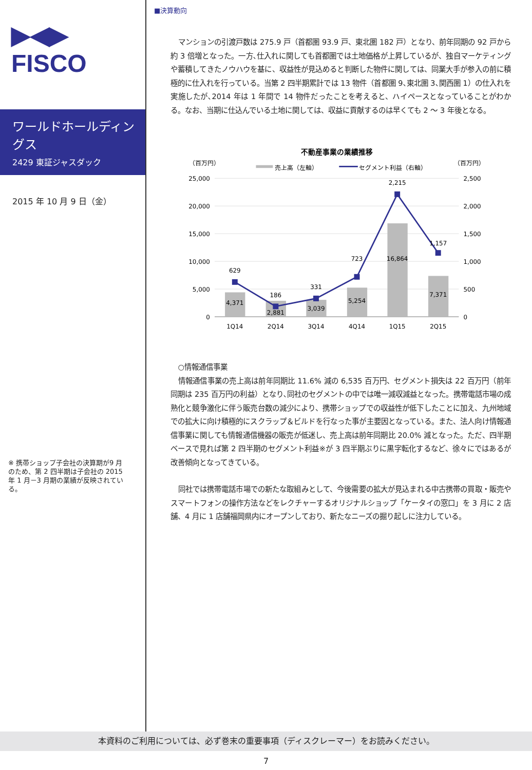▶◀▶
FISCO
ワールドホールディングス
2429 東証ジャスダック
2015 年 10 月 9 日（金）
※ 携帯ショップ子会社の決算期が9 月のため、第 2 四半期は子会社の 2015 年 1 月－3 月期の業績が反映されている。
■決算動向
マンションの引渡戸数は 275.9 戸（首都圏 93.9 戸、東北圏 182 戸）となり、前年同期の 92 戸から約 3 倍増となった。一方､仕入れに関しても首都圏では土地価格が上昇しているが、独自マーケティングや蓄積してきたノウハウを基に、収益性が見込めると判断した物件に関しては、同業大手が参入の前に積極的に仕入れを行っている。当第 2 四半期累計では 13 物件（首都圏 9､東北圏 3､関西圏 1）の仕入れを実施したが､2014 年は 1 年間で 14 物件だったことを考えると、ハイペースとなっていることがわかる。なお、当期に仕込んでいる土地に関しては、収益に貢献するのは早くても 2 ～ 3 年後となる。
不動産事業の業績推移
（百万円）
（百万円）
売上高（左軸）
セグメント利益（右軸）
25,000
20,000
15,000
10,000
5,000
0
2,500
2,000
1,500
1,000
500
0
4,371
2,881
3,039
5,254
16,864
7,371
629
186
331
723
2,215
1,157
1Q14
2Q14
3Q14
4Q14
1Q15
2Q15
○情報通信事業
情報通信事業の売上高は前年同期比 11.6% 減の 6,535 百万円、セグメント損失は 22 百万円（前年同期は 235 百万円の利益）となり､同社のセグメントの中では唯一減収減益となった。携帯電話市場の成熟化と競争激化に伴う販売台数の減少により、携帯ショップでの収益性が低下したことに加え、九州地域での拡大に向け積極的にスクラップ＆ビルドを行なった事が主要因となっている。また、法人向け情報通信事業に関しても情報通信機器の販売が低迷し、売上高は前年同期比 20.0% 減となった。ただ、四半期ベースで見れば第 2 四半期のセグメント利益※が 3 四半期ぶりに黒字転化するなど、徐々にではあるが改善傾向となってきている。
同社では携帯電話市場での新たな取組みとして、今後需要の拡大が見込まれる中古携帯の買取・販売やスマートフォンの操作方法などをレクチャーするオリジナルショップ「ケータイの窓口」を 3 月に 2 店舗、4 月に 1 店舗福岡県内にオープンしており、新たなニーズの掘り起しに注力している。
本資料のご利用については、必ず巻末の重要事項（ディスクレーマー）をお読みください。
7